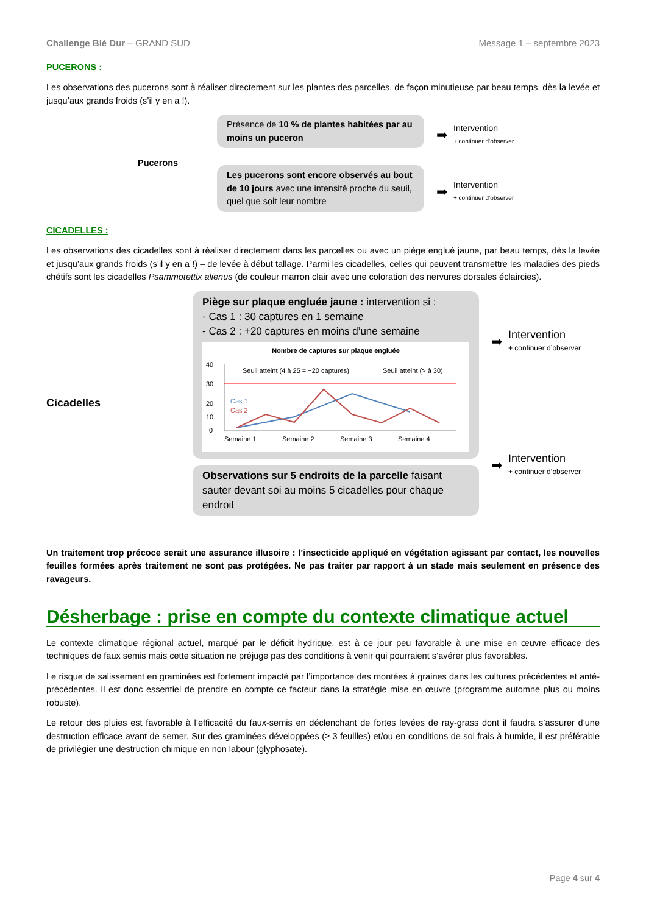Challenge Blé Dur – GRAND SUD Message 1 – septembre 2023
PUCERONS :
Les observations des pucerons sont à réaliser directement sur les plantes des parcelles, de façon minutieuse par beau temps, dès la levée et jusqu’aux grands froids (s’il y en a !).
Pucerons
Présence de 10 % de plantes habitées par au moins un puceron
Les pucerons sont encore observés au bout de 10 jours avec une intensité proche du seuil, quel que soit leur nombre
➡
Intervention
+ continuer d’observer
➡
Intervention
+ continuer d’observer
CICADELLES :
Les observations des cicadelles sont à réaliser directement dans les parcelles ou avec un piège englué jaune, par beau temps, dès la levée et jusqu’aux grands froids (s’il y en a !) – de levée à début tallage. Parmi les cicadelles, celles qui peuvent transmettre les maladies des pieds chétifs sont les cicadelles Psammotettix alienus (de couleur marron clair avec une coloration des nervures dorsales éclaircies).
Cicadelles
Piège sur plaque engluée jaune : intervention si :
- Cas 1 : 30 captures en 1 semaine
- Cas 2 : +20 captures en moins d’une semaine
Nombre de captures sur plaque engluée
40
30
20
10
0
Semaine 1
Semaine 2
Semaine 3
Semaine 4
Seuil atteint (4 à 25 = +20 captures)
Seuil atteint (> à 30)
Cas 1
Cas 2
Observations sur 5 endroits de la parcelle faisant sauter devant soi au moins 5 cicadelles pour chaque endroit
➡
Intervention
+ continuer d’observer
➡
Intervention
+ continuer d’observer
Un traitement trop précoce serait une assurance illusoire : l’insecticide appliqué en végétation agissant par contact, les nouvelles feuilles formées après traitement ne sont pas protégées. Ne pas traiter par rapport à un stade mais seulement en présence des ravageurs.
Désherbage : prise en compte du contexte climatique actuel
Le contexte climatique régional actuel, marqué par le déficit hydrique, est à ce jour peu favorable à une mise en œuvre efficace des techniques de faux semis mais cette situation ne préjuge pas des conditions à venir qui pourraient s’avérer plus favorables.
Le risque de salissement en graminées est fortement impacté par l’importance des montées à graines dans les cultures précédentes et anté-précédentes. Il est donc essentiel de prendre en compte ce facteur dans la stratégie mise en œuvre (programme automne plus ou moins robuste).
Le retour des pluies est favorable à l’efficacité du faux-semis en déclenchant de fortes levées de ray-grass dont il faudra s’assurer d’une destruction efficace avant de semer. Sur des graminées développées (≥ 3 feuilles) et/ou en conditions de sol frais à humide, il est préférable de privilégier une destruction chimique en non labour (glyphosate).
Page 4 sur 4